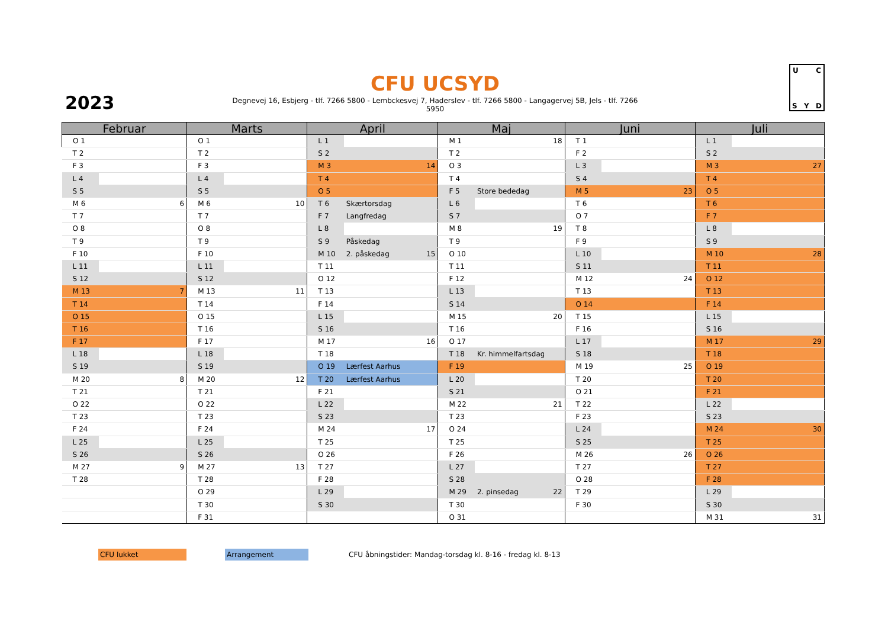U C
S Y D
2023
CFU UCSYD
Degnevej 16, Esbjerg - tlf. 7266 5800 - Lembckesvej 7, Haderslev - tlf. 7266 5800 - Langagervej 5B, Jels - tlf. 7266 5950
| Februar | | | Marts | | | April | | | Maj | | | Juni | | | Juli | | |
| --- | --- | --- | --- | --- | --- | --- | --- | --- | --- | --- | --- | --- | --- | --- | --- | --- | --- |
| O 1 | | | O 1 | | | L 1 | | | M 1 | | 18 | T 1 | | | L 1 | | |
| T 2 | | | T 2 | | | S 2 | | | T 2 | | | F 2 | | | S 2 | | |
| F 3 | | | F 3 | | | M 3 | | 14 | O 3 | | | L 3 | | | M 3 | | 27 |
| L 4 | | | L 4 | | | T 4 | | | T 4 | | | S 4 | | | T 4 | | |
| S 5 | | | S 5 | | | O 5 | | | F 5 | Store bededag | | M 5 | | 23 | O 5 | | |
| M 6 | | 6 | M 6 | | 10 | T 6 | Skærtorsdag | | L 6 | | | T 6 | | | T 6 | | |
| T 7 | | | T 7 | | | F 7 | Langfredag | | S 7 | | | O 7 | | | F 7 | | |
| O 8 | | | O 8 | | | L 8 | | | M 8 | | 19 | T 8 | | | L 8 | | |
| T 9 | | | T 9 | | | S 9 | Påskedag | | T 9 | | | F 9 | | | S 9 | | |
| F 10 | | | F 10 | | | M 10 | 2. påskedag | 15 | O 10 | | | L 10 | | | M 10 | | 28 |
| L 11 | | | L 11 | | | T 11 | | | T 11 | | | S 11 | | | T 11 | | |
| S 12 | | | S 12 | | | O 12 | | | F 12 | | | M 12 | | 24 | O 12 | | |
| M 13 | | 7 | M 13 | | 11 | T 13 | | | L 13 | | | T 13 | | | T 13 | | |
| T 14 | | | T 14 | | | F 14 | | | S 14 | | | O 14 | | | F 14 | | |
| O 15 | | | O 15 | | | L 15 | | | M 15 | | 20 | T 15 | | | L 15 | | |
| T 16 | | | T 16 | | | S 16 | | | T 16 | | | F 16 | | | S 16 | | |
| F 17 | | | F 17 | | | M 17 | | 16 | O 17 | | | L 17 | | | M 17 | | 29 |
| L 18 | | | L 18 | | | T 18 | | | T 18 | Kr. himmelfartsdag | | S 18 | | | T 18 | | |
| S 19 | | | S 19 | | | O 19 | Lærfest Aarhus | | F 19 | | | M 19 | | 25 | O 19 | | |
| M 20 | | 8 | M 20 | | 12 | T 20 | Lærfest Aarhus | | L 20 | | | T 20 | | | T 20 | | |
| T 21 | | | T 21 | | | F 21 | | | S 21 | | | O 21 | | | F 21 | | |
| O 22 | | | O 22 | | | L 22 | | | M 22 | | 21 | T 22 | | | L 22 | | |
| T 23 | | | T 23 | | | S 23 | | | T 23 | | | F 23 | | | S 23 | | |
| F 24 | | | F 24 | | | M 24 | | 17 | O 24 | | | L 24 | | | M 24 | | 30 |
| L 25 | | | L 25 | | | T 25 | | | T 25 | | | S 25 | | | T 25 | | |
| S 26 | | | S 26 | | | O 26 | | | F 26 | | | M 26 | | 26 | O 26 | | |
| M 27 | | 9 | M 27 | | 13 | T 27 | | | L 27 | | | T 27 | | | T 27 | | |
| T 28 | | | T 28 | | | F 28 | | | S 28 | | | O 28 | | | F 28 | | |
| | | | O 29 | | | L 29 | | | M 29 | 2. pinsedag | 22 | T 29 | | | L 29 | | |
| | | | T 30 | | | S 30 | | | T 30 | | | F 30 | | | S 30 | | |
| | | | F 31 | | | | | | O 31 | | | | | | M 31 | | 31 |
CFU lukket Arrangement
CFU åbningstider: Mandag-torsdag kl. 8-16 - fredag kl. 8-13